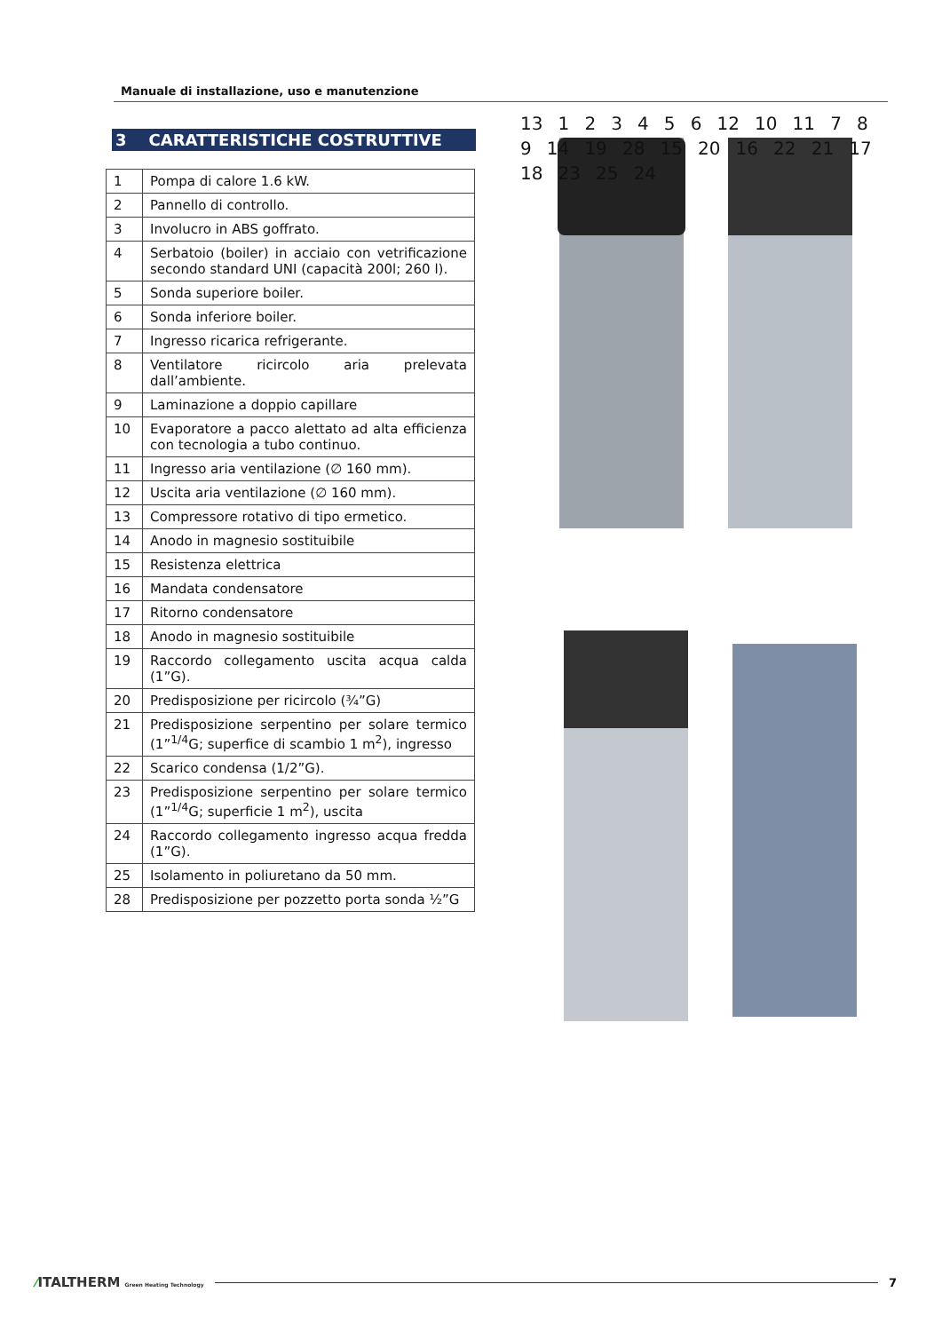Manuale di installazione, uso e manutenzione
3 CARATTERISTICHE COSTRUTTIVE
| 1 | Pompa di calore 1.6 kW. |
| 2 | Pannello di controllo. |
| 3 | Involucro in ABS goffrato. |
| 4 | Serbatoio (boiler) in acciaio con vetrificazione secondo standard UNI (capacità 200l; 260 l). |
| 5 | Sonda superiore boiler. |
| 6 | Sonda inferiore boiler. |
| 7 | Ingresso ricarica refrigerante. |
| 8 | Ventilatore ricircolo aria prelevata dall’ambiente. |
| 9 | Laminazione a doppio capillare |
| 10 | Evaporatore a pacco alettato ad alta efficienza con tecnologia a tubo continuo. |
| 11 | Ingresso aria ventilazione (∅ 160 mm). |
| 12 | Uscita aria ventilazione (∅ 160 mm). |
| 13 | Compressore rotativo di tipo ermetico. |
| 14 | Anodo in magnesio sostituibile |
| 15 | Resistenza elettrica |
| 16 | Mandata condensatore |
| 17 | Ritorno condensatore |
| 18 | Anodo in magnesio sostituibile |
| 19 | Raccordo collegamento uscita acqua calda (1”G). |
| 20 | Predisposizione per ricircolo (¾”G) |
| 21 | Predisposizione serpentino per solare termico (1”<sup>1/4</sup>G; superfice di scambio 1 m<sup>2</sup>), ingresso |
| 22 | Scarico condensa (1/2”G). |
| 23 | Predisposizione serpentino per solare termico (1”<sup>1/4</sup>G; superficie 1 m<sup>2</sup>), uscita |
| 24 | Raccordo collegamento ingresso acqua fredda (1”G). |
| 25 | Isolamento in poliuretano da 50 mm. |
| 28 | Predisposizione per pozzetto porta sonda ½”G |
13 1 2 3 4 5 6 12 10 11 7 8 9 14 19 28 15 20 16 22 21 17 18 23 25 24
⁄ITALTHERM Green Heating Technology 7